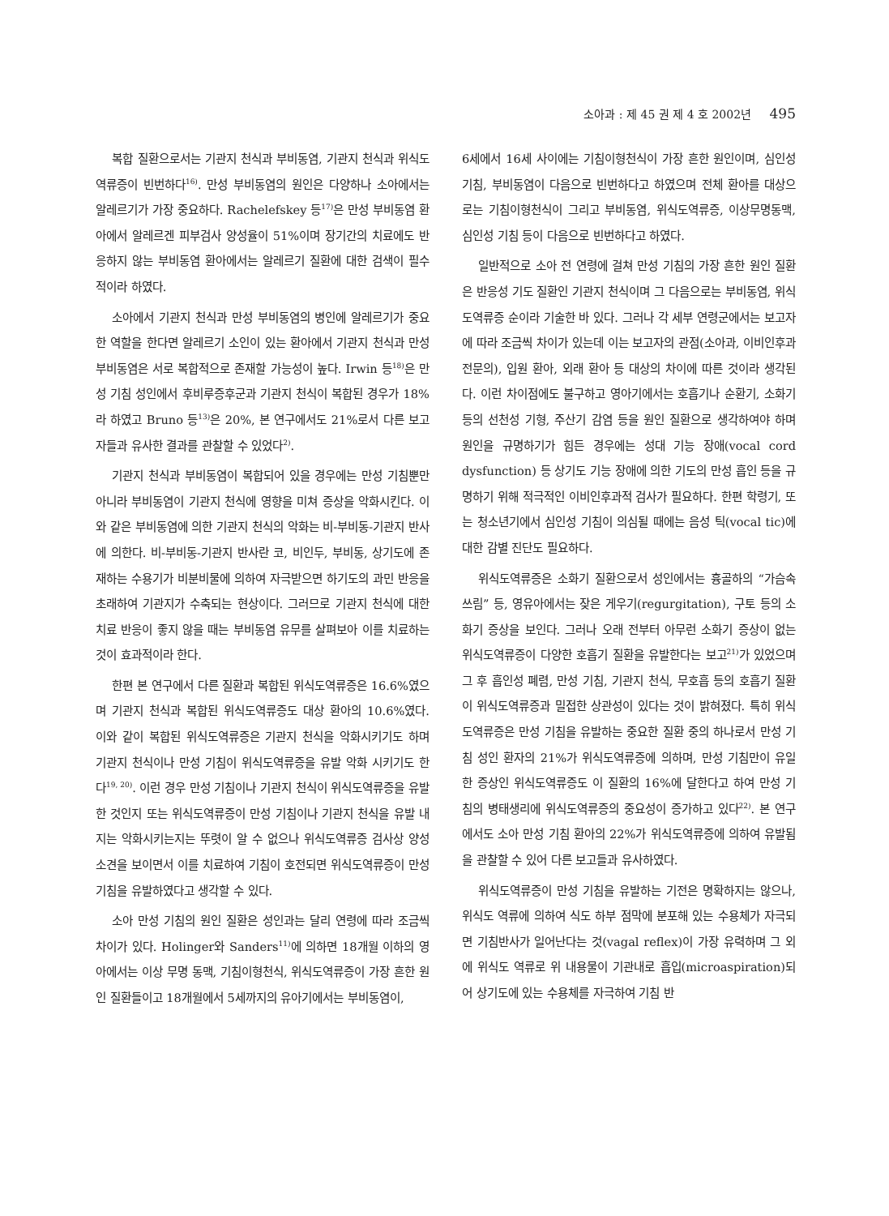소아과 : 제 45 권 제 4 호 2002년 495
복합 질환으로서는 기관지 천식과 부비동염, 기관지 천식과 위식도역류증이 빈번하다<sup>16)</sup>. 만성 부비동염의 원인은 다양하나 소아에서는 알레르기가 가장 중요하다. Rachelefskey 등<sup>17)</sup>은 만성 부비동염 환아에서 알레르겐 피부검사 양성율이 51%이며 장기간의 치료에도 반응하지 않는 부비동염 환아에서는 알레르기 질환에 대한 검색이 필수적이라 하였다.
소아에서 기관지 천식과 만성 부비동염의 병인에 알레르기가 중요한 역할을 한다면 알레르기 소인이 있는 환아에서 기관지 천식과 만성 부비동염은 서로 복합적으로 존재할 가능성이 높다. Irwin 등<sup>18)</sup>은 만성 기침 성인에서 후비루증후군과 기관지 천식이 복합된 경우가 18%라 하였고 Bruno 등<sup>13)</sup>은 20%, 본 연구에서도 21%로서 다른 보고자들과 유사한 결과를 관찰할 수 있었다<sup>2)</sup>.
기관지 천식과 부비동염이 복합되어 있을 경우에는 만성 기침뿐만 아니라 부비동염이 기관지 천식에 영향을 미쳐 증상을 악화시킨다. 이와 같은 부비동염에 의한 기관지 천식의 악화는 비-부비동-기관지 반사에 의한다. 비-부비동-기관지 반사란 코, 비인두, 부비동, 상기도에 존재하는 수용기가 비분비물에 의하여 자극받으면 하기도의 과민 반응을 초래하여 기관지가 수축되는 현상이다. 그러므로 기관지 천식에 대한 치료 반응이 좋지 않을 때는 부비동염 유무를 살펴보아 이를 치료하는 것이 효과적이라 한다.
한편 본 연구에서 다른 질환과 복합된 위식도역류증은 16.6%였으며 기관지 천식과 복합된 위식도역류증도 대상 환아의 10.6%였다. 이와 같이 복합된 위식도역류증은 기관지 천식을 악화시키기도 하며 기관지 천식이나 만성 기침이 위식도역류증을 유발 악화 시키기도 한다<sup>19, 20)</sup>. 이런 경우 만성 기침이나 기관지 천식이 위식도역류증을 유발한 것인지 또는 위식도역류증이 만성 기침이나 기관지 천식을 유발 내지는 악화시키는지는 뚜렷이 알 수 없으나 위식도역류증 검사상 양성 소견을 보이면서 이를 치료하여 기침이 호전되면 위식도역류증이 만성 기침을 유발하였다고 생각할 수 있다.
소아 만성 기침의 원인 질환은 성인과는 달리 연령에 따라 조금씩 차이가 있다. Holinger와 Sanders<sup>11)</sup>에 의하면 18개월 이하의 영아에서는 이상 무명 동맥, 기침이형천식, 위식도역류증이 가장 흔한 원인 질환들이고 18개월에서 5세까지의 유아기에서는 부비동염이,
6세에서 16세 사이에는 기침이형천식이 가장 흔한 원인이며, 심인성 기침, 부비동염이 다음으로 빈번하다고 하였으며 전체 환아를 대상으로는 기침이형천식이 그리고 부비동염, 위식도역류증, 이상무명동맥, 심인성 기침 등이 다음으로 빈번하다고 하였다.
일반적으로 소아 전 연령에 걸쳐 만성 기침의 가장 흔한 원인 질환은 반응성 기도 질환인 기관지 천식이며 그 다음으로는 부비동염, 위식도역류증 순이라 기술한 바 있다. 그러나 각 세부 연령군에서는 보고자에 따라 조금씩 차이가 있는데 이는 보고자의 관점(소아과, 이비인후과 전문의), 입원 환아, 외래 환아 등 대상의 차이에 따른 것이라 생각된다. 이런 차이점에도 불구하고 영아기에서는 호흡기나 순환기, 소화기 등의 선천성 기형, 주산기 감염 등을 원인 질환으로 생각하여야 하며 원인을 규명하기가 힘든 경우에는 성대 기능 장애(vocal cord dysfunction) 등 상기도 기능 장애에 의한 기도의 만성 흡인 등을 규명하기 위해 적극적인 이비인후과적 검사가 필요하다. 한편 학령기, 또는 청소년기에서 심인성 기침이 의심될 때에는 음성 틱(vocal tic)에 대한 감별 진단도 필요하다.
위식도역류증은 소화기 질환으로서 성인에서는 흉골하의 “가슴속 쓰림” 등, 영유아에서는 잦은 게우기(regurgitation), 구토 등의 소화기 증상을 보인다. 그러나 오래 전부터 아무런 소화기 증상이 없는 위식도역류증이 다양한 호흡기 질환을 유발한다는 보고<sup>21)</sup>가 있었으며 그 후 흡인성 폐렴, 만성 기침, 기관지 천식, 무호흡 등의 호흡기 질환이 위식도역류증과 밀접한 상관성이 있다는 것이 밝혀졌다. 특히 위식도역류증은 만성 기침을 유발하는 중요한 질환 중의 하나로서 만성 기침 성인 환자의 21%가 위식도역류증에 의하며, 만성 기침만이 유일한 증상인 위식도역류증도 이 질환의 16%에 달한다고 하여 만성 기침의 병태생리에 위식도역류증의 중요성이 증가하고 있다<sup>22)</sup>. 본 연구에서도 소아 만성 기침 환아의 22%가 위식도역류증에 의하여 유발됨을 관찰할 수 있어 다른 보고들과 유사하였다.
위식도역류증이 만성 기침을 유발하는 기전은 명확하지는 않으나, 위식도 역류에 의하여 식도 하부 점막에 분포해 있는 수용체가 자극되면 기침반사가 일어난다는 것(vagal reflex)이 가장 유력하며 그 외에 위식도 역류로 위 내용물이 기관내로 흡입(microaspiration)되어 상기도에 있는 수용체를 자극하여 기침 반